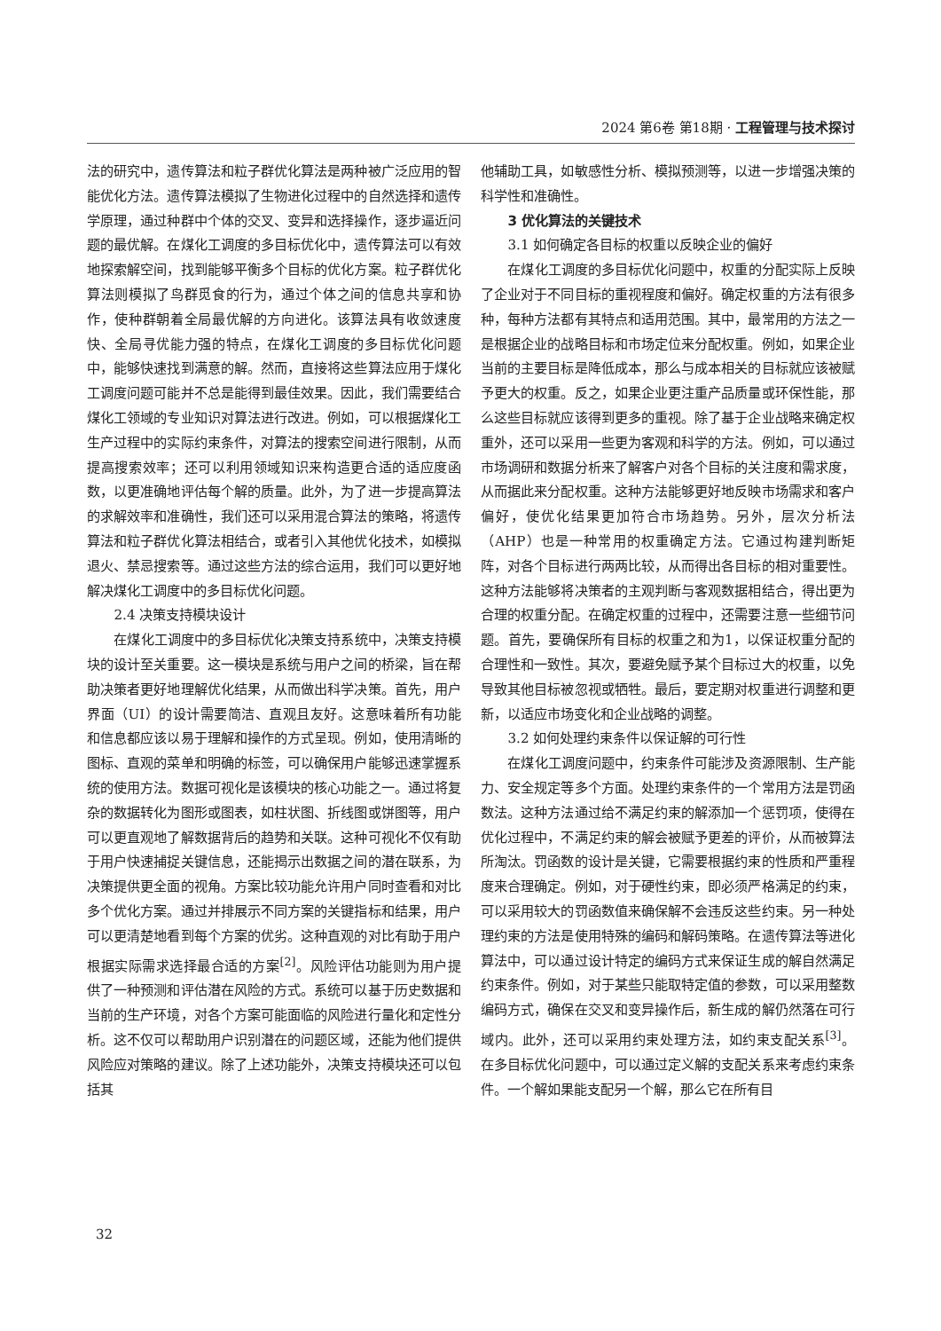2024 第6卷 第18期 · 工程管理与技术探讨
法的研究中，遗传算法和粒子群优化算法是两种被广泛应用的智能优化方法。遗传算法模拟了生物进化过程中的自然选择和遗传学原理，通过种群中个体的交叉、变异和选择操作，逐步逼近问题的最优解。在煤化工调度的多目标优化中，遗传算法可以有效地探索解空间，找到能够平衡多个目标的优化方案。粒子群优化算法则模拟了鸟群觅食的行为，通过个体之间的信息共享和协作，使种群朝着全局最优解的方向进化。该算法具有收敛速度快、全局寻优能力强的特点，在煤化工调度的多目标优化问题中，能够快速找到满意的解。然而，直接将这些算法应用于煤化工调度问题可能并不总是能得到最佳效果。因此，我们需要结合煤化工领域的专业知识对算法进行改进。例如，可以根据煤化工生产过程中的实际约束条件，对算法的搜索空间进行限制，从而提高搜索效率；还可以利用领域知识来构造更合适的适应度函数，以更准确地评估每个解的质量。此外，为了进一步提高算法的求解效率和准确性，我们还可以采用混合算法的策略，将遗传算法和粒子群优化算法相结合，或者引入其他优化技术，如模拟退火、禁忌搜索等。通过这些方法的综合运用，我们可以更好地解决煤化工调度中的多目标优化问题。
2.4 决策支持模块设计
在煤化工调度中的多目标优化决策支持系统中，决策支持模块的设计至关重要。这一模块是系统与用户之间的桥梁，旨在帮助决策者更好地理解优化结果，从而做出科学决策。首先，用户界面（UI）的设计需要简洁、直观且友好。这意味着所有功能和信息都应该以易于理解和操作的方式呈现。例如，使用清晰的图标、直观的菜单和明确的标签，可以确保用户能够迅速掌握系统的使用方法。数据可视化是该模块的核心功能之一。通过将复杂的数据转化为图形或图表，如柱状图、折线图或饼图等，用户可以更直观地了解数据背后的趋势和关联。这种可视化不仅有助于用户快速捕捉关键信息，还能揭示出数据之间的潜在联系，为决策提供更全面的视角。方案比较功能允许用户同时查看和对比多个优化方案。通过并排展示不同方案的关键指标和结果，用户可以更清楚地看到每个方案的优劣。这种直观的对比有助于用户根据实际需求选择最合适的方案<sup>[2]</sup>。风险评估功能则为用户提供了一种预测和评估潜在风险的方式。系统可以基于历史数据和当前的生产环境，对各个方案可能面临的风险进行量化和定性分析。这不仅可以帮助用户识别潜在的问题区域，还能为他们提供风险应对策略的建议。除了上述功能外，决策支持模块还可以包括其
他辅助工具，如敏感性分析、模拟预测等，以进一步增强决策的科学性和准确性。
3 优化算法的关键技术
3.1 如何确定各目标的权重以反映企业的偏好
在煤化工调度的多目标优化问题中，权重的分配实际上反映了企业对于不同目标的重视程度和偏好。确定权重的方法有很多种，每种方法都有其特点和适用范围。其中，最常用的方法之一是根据企业的战略目标和市场定位来分配权重。例如，如果企业当前的主要目标是降低成本，那么与成本相关的目标就应该被赋予更大的权重。反之，如果企业更注重产品质量或环保性能，那么这些目标就应该得到更多的重视。除了基于企业战略来确定权重外，还可以采用一些更为客观和科学的方法。例如，可以通过市场调研和数据分析来了解客户对各个目标的关注度和需求度，从而据此来分配权重。这种方法能够更好地反映市场需求和客户偏好，使优化结果更加符合市场趋势。另外，层次分析法（AHP）也是一种常用的权重确定方法。它通过构建判断矩阵，对各个目标进行两两比较，从而得出各目标的相对重要性。这种方法能够将决策者的主观判断与客观数据相结合，得出更为合理的权重分配。在确定权重的过程中，还需要注意一些细节问题。首先，要确保所有目标的权重之和为1，以保证权重分配的合理性和一致性。其次，要避免赋予某个目标过大的权重，以免导致其他目标被忽视或牺牲。最后，要定期对权重进行调整和更新，以适应市场变化和企业战略的调整。
3.2 如何处理约束条件以保证解的可行性
在煤化工调度问题中，约束条件可能涉及资源限制、生产能力、安全规定等多个方面。处理约束条件的一个常用方法是罚函数法。这种方法通过给不满足约束的解添加一个惩罚项，使得在优化过程中，不满足约束的解会被赋予更差的评价，从而被算法所淘汰。罚函数的设计是关键，它需要根据约束的性质和严重程度来合理确定。例如，对于硬性约束，即必须严格满足的约束，可以采用较大的罚函数值来确保解不会违反这些约束。另一种处理约束的方法是使用特殊的编码和解码策略。在遗传算法等进化算法中，可以通过设计特定的编码方式来保证生成的解自然满足约束条件。例如，对于某些只能取特定值的参数，可以采用整数编码方式，确保在交叉和变异操作后，新生成的解仍然落在可行域内。此外，还可以采用约束处理方法，如约束支配关系<sup>[3]</sup>。在多目标优化问题中，可以通过定义解的支配关系来考虑约束条件。一个解如果能支配另一个解，那么它在所有目
32